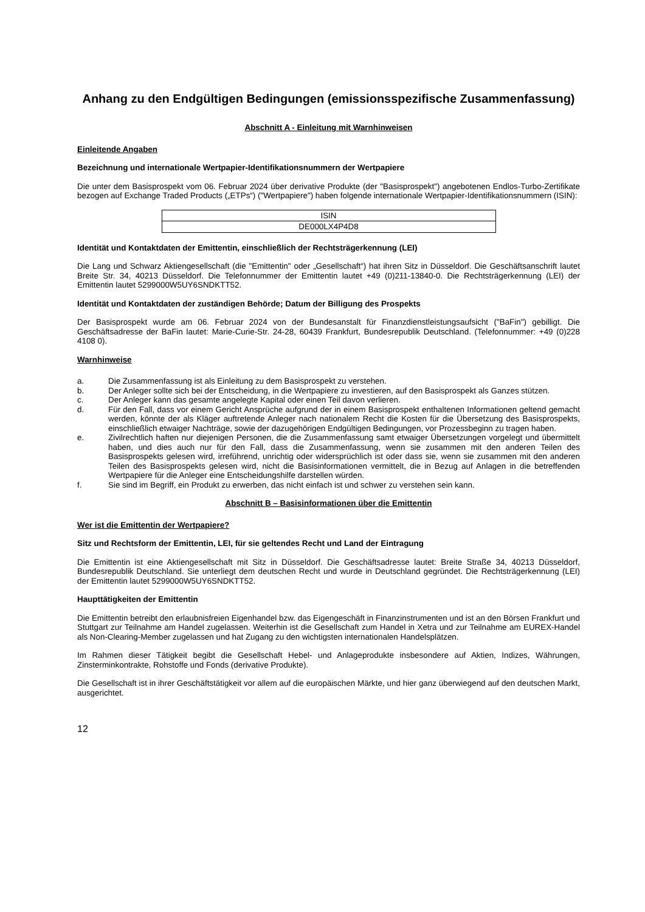Anhang zu den Endgültigen Bedingungen (emissionsspezifische Zusammenfassung)
Abschnitt A - Einleitung mit Warnhinweisen
Einleitende Angaben
Bezeichnung und internationale Wertpapier-Identifikationsnummern der Wertpapiere
Die unter dem Basisprospekt vom 06. Februar 2024 über derivative Produkte (der "Basisprospekt") angebotenen Endlos-Turbo-Zertifikate bezogen auf Exchange Traded Products („ETPs“) ("Wertpapiere") haben folgende internationale Wertpapier-Identifikationsnummern (ISIN):
| ISIN |
| DE000LX4P4D8 |
Identität und Kontaktdaten der Emittentin, einschließlich der Rechtsträgerkennung (LEI)
Die Lang und Schwarz Aktiengesellschaft (die "Emittentin" oder „Gesellschaft“) hat ihren Sitz in Düsseldorf. Die Geschäftsanschrift lautet Breite Str. 34, 40213 Düsseldorf. Die Telefonnummer der Emittentin lautet +49 (0)211-13840-0. Die Rechtsträgerkennung (LEI) der Emittentin lautet 5299000W5UY6SNDKTT52.
Identität und Kontaktdaten der zuständigen Behörde; Datum der Billigung des Prospekts
Der Basisprospekt wurde am 06. Februar 2024 von der Bundesanstalt für Finanzdienstleistungsaufsicht ("BaFin") gebilligt. Die Geschäftsadresse der BaFin lautet: Marie-Curie-Str. 24-28, 60439 Frankfurt, Bundesrepublik Deutschland. (Telefonnummer: +49 (0)228 4108 0).
Warnhinweise
a. Die Zusammenfassung ist als Einleitung zu dem Basisprospekt zu verstehen.
b. Der Anleger sollte sich bei der Entscheidung, in die Wertpapiere zu investieren, auf den Basisprospekt als Ganzes stützen.
c. Der Anleger kann das gesamte angelegte Kapital oder einen Teil davon verlieren.
d. Für den Fall, dass vor einem Gericht Ansprüche aufgrund der in einem Basisprospekt enthaltenen Informationen geltend gemacht werden, könnte der als Kläger auftretende Anleger nach nationalem Recht die Kosten für die Übersetzung des Basisprospekts, einschließlich etwaiger Nachträge, sowie der dazugehörigen Endgültigen Bedingungen, vor Prozessbeginn zu tragen haben.
e. Zivilrechtlich haften nur diejenigen Personen, die die Zusammenfassung samt etwaiger Übersetzungen vorgelegt und übermittelt haben, und dies auch nur für den Fall, dass die Zusammenfassung, wenn sie zusammen mit den anderen Teilen des Basisprospekts gelesen wird, irreführend, unrichtig oder widersprüchlich ist oder dass sie, wenn sie zusammen mit den anderen Teilen des Basisprospekts gelesen wird, nicht die Basisinformationen vermittelt, die in Bezug auf Anlagen in die betreffenden Wertpapiere für die Anleger eine Entscheidungshilfe darstellen würden.
f. Sie sind im Begriff, ein Produkt zu erwerben, das nicht einfach ist und schwer zu verstehen sein kann.
Abschnitt B – Basisinformationen über die Emittentin
Wer ist die Emittentin der Wertpapiere?
Sitz und Rechtsform der Emittentin, LEI, für sie geltendes Recht und Land der Eintragung
Die Emittentin ist eine Aktiengesellschaft mit Sitz in Düsseldorf. Die Geschäftsadresse lautet: Breite Straße 34, 40213 Düsseldorf, Bundesrepublik Deutschland. Sie unterliegt dem deutschen Recht und wurde in Deutschland gegründet. Die Rechtsträgerkennung (LEI) der Emittentin lautet 5299000W5UY6SNDKTT52.
Haupttätigkeiten der Emittentin
Die Emittentin betreibt den erlaubnisfreien Eigenhandel bzw. das Eigengeschäft in Finanzinstrumenten und ist an den Börsen Frankfurt und Stuttgart zur Teilnahme am Handel zugelassen. Weiterhin ist die Gesellschaft zum Handel in Xetra und zur Teilnahme am EUREX-Handel als Non-Clearing-Member zugelassen und hat Zugang zu den wichtigsten internationalen Handelsplätzen.
Im Rahmen dieser Tätigkeit begibt die Gesellschaft Hebel- und Anlageprodukte insbesondere auf Aktien, Indizes, Währungen, Zinsterminkontrakte, Rohstoffe und Fonds (derivative Produkte).
Die Gesellschaft ist in ihrer Geschäftstätigkeit vor allem auf die europäischen Märkte, und hier ganz überwiegend auf den deutschen Markt, ausgerichtet.
12